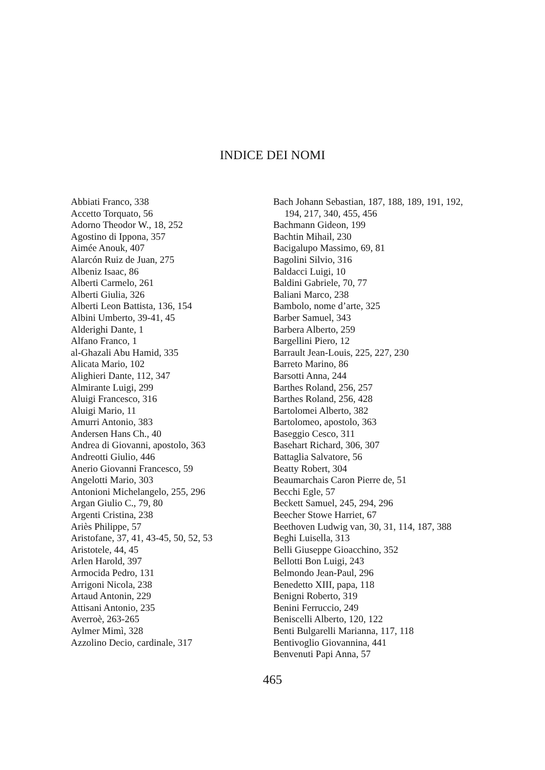INDICE DEI NOMI
Abbiati Franco, 338
Accetto Torquato, 56
Adorno Theodor W., 18, 252
Agostino di Ippona, 357
Aimée Anouk, 407
Alarcón Ruiz de Juan, 275
Albeniz Isaac, 86
Alberti Carmelo, 261
Alberti Giulia, 326
Alberti Leon Battista, 136, 154
Albini Umberto, 39-41, 45
Alderighi Dante, 1
Alfano Franco, 1
al-Ghazali Abu Hamid, 335
Alicata Mario, 102
Alighieri Dante, 112, 347
Almirante Luigi, 299
Aluigi Francesco, 316
Aluigi Mario, 11
Amurri Antonio, 383
Andersen Hans Ch., 40
Andrea di Giovanni, apostolo, 363
Andreotti Giulio, 446
Anerio Giovanni Francesco, 59
Angelotti Mario, 303
Antonioni Michelangelo, 255, 296
Argan Giulio C., 79, 80
Argenti Cristina, 238
Ariès Philippe, 57
Aristofane, 37, 41, 43-45, 50, 52, 53
Aristotele, 44, 45
Arlen Harold, 397
Armocida Pedro, 131
Arrigoni Nicola, 238
Artaud Antonin, 229
Attisani Antonio, 235
Averroè, 263-265
Aylmer Mimì, 328
Azzolino Decio, cardinale, 317
Bach Johann Sebastian, 187, 188, 189, 191, 192, 194, 217, 340, 455, 456
Bachmann Gideon, 199
Bachtin Mihail, 230
Bacigalupo Massimo, 69, 81
Bagolini Silvio, 316
Baldacci Luigi, 10
Baldini Gabriele, 70, 77
Baliani Marco, 238
Bambolo, nome d’arte, 325
Barber Samuel, 343
Barbera Alberto, 259
Bargellini Piero, 12
Barrault Jean-Louis, 225, 227, 230
Barreto Marino, 86
Barsotti Anna, 244
Barthes Roland, 256, 257
Barthes Roland, 256, 428
Bartolomei Alberto, 382
Bartolomeo, apostolo, 363
Baseggio Cesco, 311
Basehart Richard, 306, 307
Battaglia Salvatore, 56
Beatty Robert, 304
Beaumarchais Caron Pierre de, 51
Becchi Egle, 57
Beckett Samuel, 245, 294, 296
Beecher Stowe Harriet, 67
Beethoven Ludwig van, 30, 31, 114, 187, 388
Beghi Luisella, 313
Belli Giuseppe Gioacchino, 352
Bellotti Bon Luigi, 243
Belmondo Jean-Paul, 296
Benedetto XIII, papa, 118
Benigni Roberto, 319
Benini Ferruccio, 249
Beniscelli Alberto, 120, 122
Benti Bulgarelli Marianna, 117, 118
Bentivoglio Giovannina, 441
Benvenuti Papi Anna, 57
465